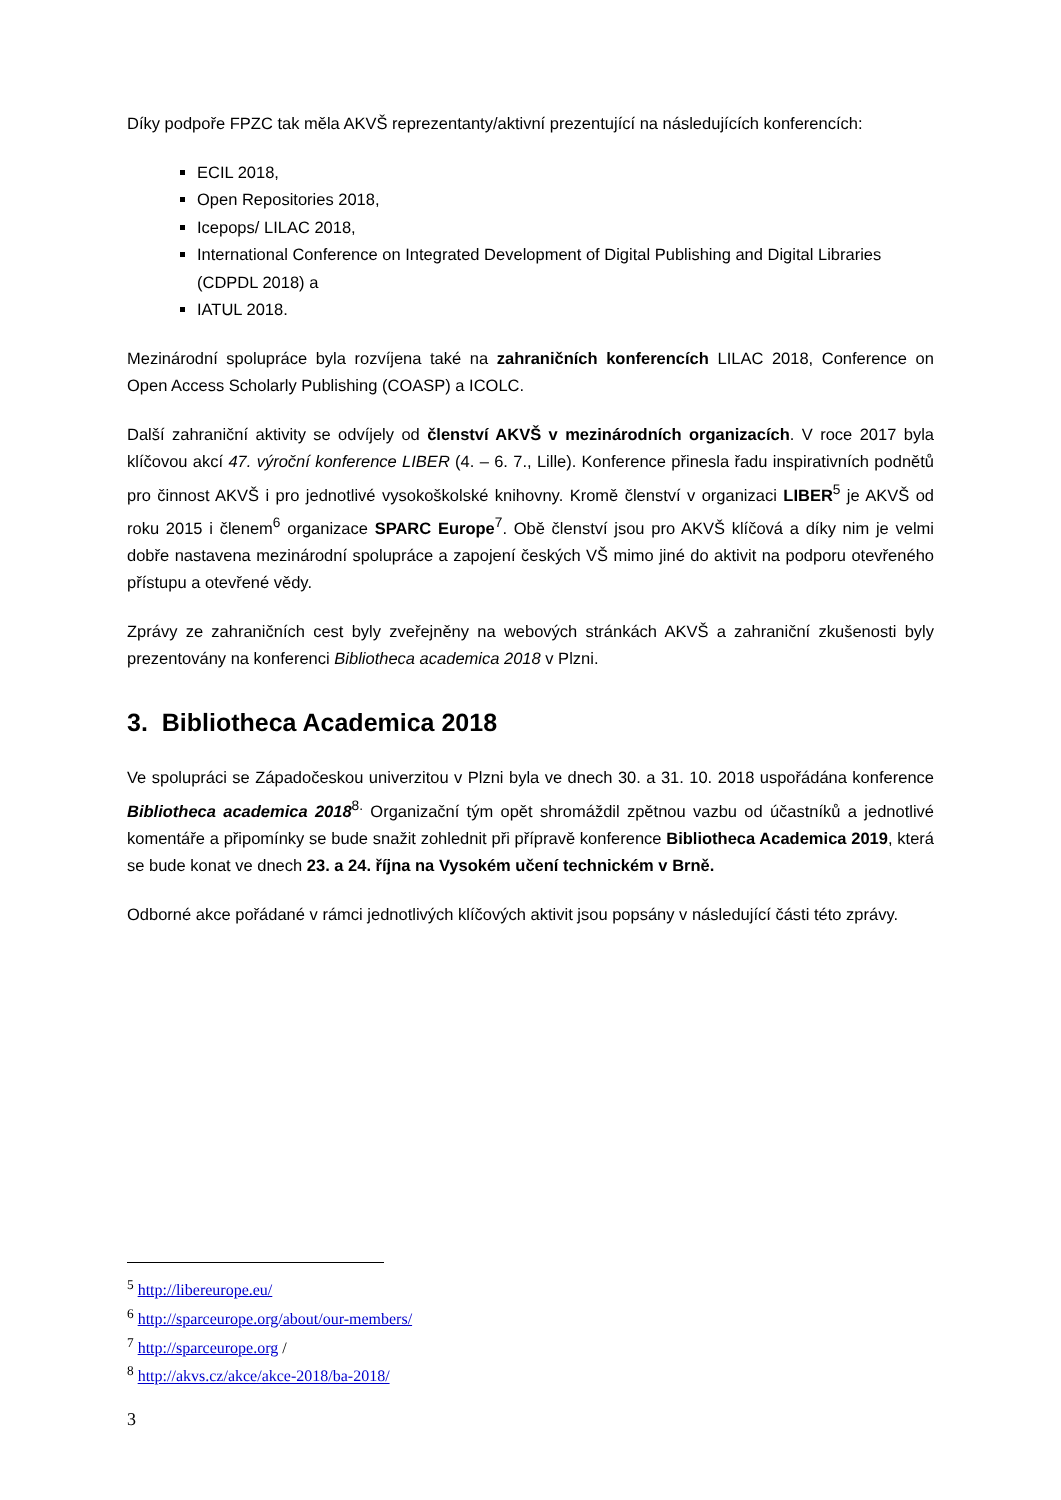Díky podpoře FPZC tak měla AKVŠ reprezentanty/aktivní prezentující na následujících konferencích:
ECIL 2018,
Open Repositories 2018,
Icepops/ LILAC 2018,
International Conference on Integrated Development of Digital Publishing and Digital Libraries (CDPDL 2018) a
IATUL 2018.
Mezinárodní spolupráce byla rozvíjena také na zahraničních konferencích LILAC 2018, Conference on Open Access Scholarly Publishing (COASP) a ICOLC.
Další zahraniční aktivity se odvíjely od členství AKVŠ v mezinárodních organizacích. V roce 2017 byla klíčovou akcí 47. výroční konference LIBER (4. – 6. 7., Lille). Konference přinesla řadu inspirativních podnětů pro činnost AKVŠ i pro jednotlivé vysokoškolské knihovny. Kromě členství v organizaci LIBER<sup>5</sup> je AKVŠ od roku 2015 i členem<sup>6</sup> organizace SPARC Europe<sup>7</sup>. Obě členství jsou pro AKVŠ klíčová a díky nim je velmi dobře nastavena mezinárodní spolupráce a zapojení českých VŠ mimo jiné do aktivit na podporu otevřeného přístupu a otevřené vědy.
Zprávy ze zahraničních cest byly zveřejněny na webových stránkách AKVŠ a zahraniční zkušenosti byly prezentovány na konferenci Bibliotheca academica 2018 v Plzni.
3. Bibliotheca Academica 2018
Ve spolupráci se Západočeskou univerzitou v Plzni byla ve dnech 30. a 31. 10. 2018 uspořádána konference Bibliotheca academica 2018<sup>8.</sup> Organizační tým opět shromáždil zpětnou vazbu od účastníků a jednotlivé komentáře a připomínky se bude snažit zohlednit při přípravě konference Bibliotheca Academica 2019, která se bude konat ve dnech 23. a 24. října na Vysokém učení technickém v Brně.
Odborné akce pořádané v rámci jednotlivých klíčových aktivit jsou popsány v následující části této zprávy.
<sup>5</sup> http://libereurope.eu/
<sup>6</sup> http://sparceurope.org/about/our-members/
<sup>7</sup> http://sparceurope.org /
<sup>8</sup> http://akvs.cz/akce/akce-2018/ba-2018/
3